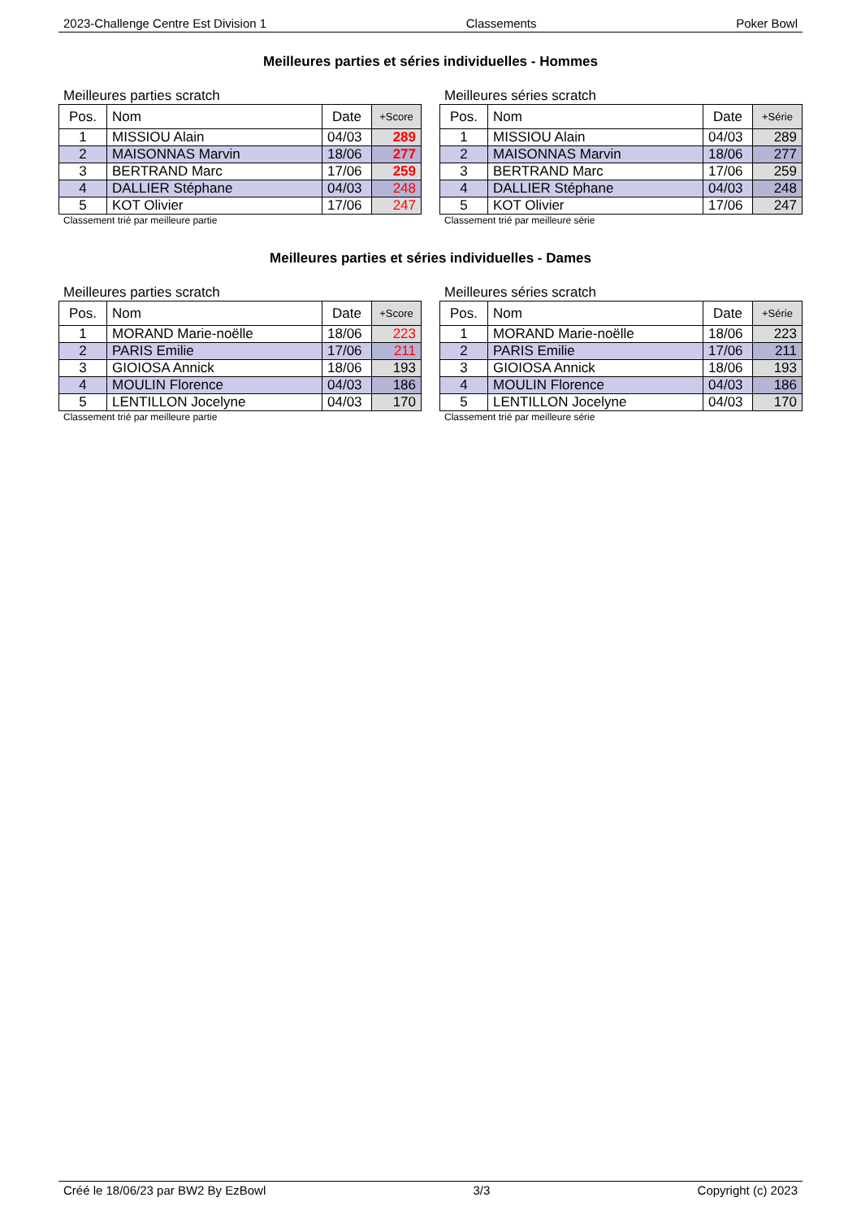2023-Challenge Centre Est Division 1 Classements Poker Bowl
Meilleures parties et séries individuelles - Hommes
Meilleures parties scratch
| Pos. | Nom | Date | +Score |
| --- | --- | --- | --- |
| 1 | MISSIOU Alain | 04/03 | 289 |
| 2 | MAISONNAS Marvin | 18/06 | 277 |
| 3 | BERTRAND Marc | 17/06 | 259 |
| 4 | DALLIER Stéphane | 04/03 | 248 |
| 5 | KOT Olivier | 17/06 | 247 |
Classement trié par meilleure partie
Meilleures séries scratch
| Pos. | Nom | Date | +Série |
| --- | --- | --- | --- |
| 1 | MISSIOU Alain | 04/03 | 289 |
| 2 | MAISONNAS Marvin | 18/06 | 277 |
| 3 | BERTRAND Marc | 17/06 | 259 |
| 4 | DALLIER Stéphane | 04/03 | 248 |
| 5 | KOT Olivier | 17/06 | 247 |
Classement trié par meilleure série
Meilleures parties et séries individuelles - Dames
Meilleures parties scratch
| Pos. | Nom | Date | +Score |
| --- | --- | --- | --- |
| 1 | MORAND Marie-noëlle | 18/06 | 223 |
| 2 | PARIS Emilie | 17/06 | 211 |
| 3 | GIOIOSA Annick | 18/06 | 193 |
| 4 | MOULIN Florence | 04/03 | 186 |
| 5 | LENTILLON Jocelyne | 04/03 | 170 |
Classement trié par meilleure partie
Meilleures séries scratch
| Pos. | Nom | Date | +Série |
| --- | --- | --- | --- |
| 1 | MORAND Marie-noëlle | 18/06 | 223 |
| 2 | PARIS Emilie | 17/06 | 211 |
| 3 | GIOIOSA Annick | 18/06 | 193 |
| 4 | MOULIN Florence | 04/03 | 186 |
| 5 | LENTILLON Jocelyne | 04/03 | 170 |
Classement trié par meilleure série
Créé le 18/06/23 par BW2 By EzBowl 3/3 Copyright (c) 2023